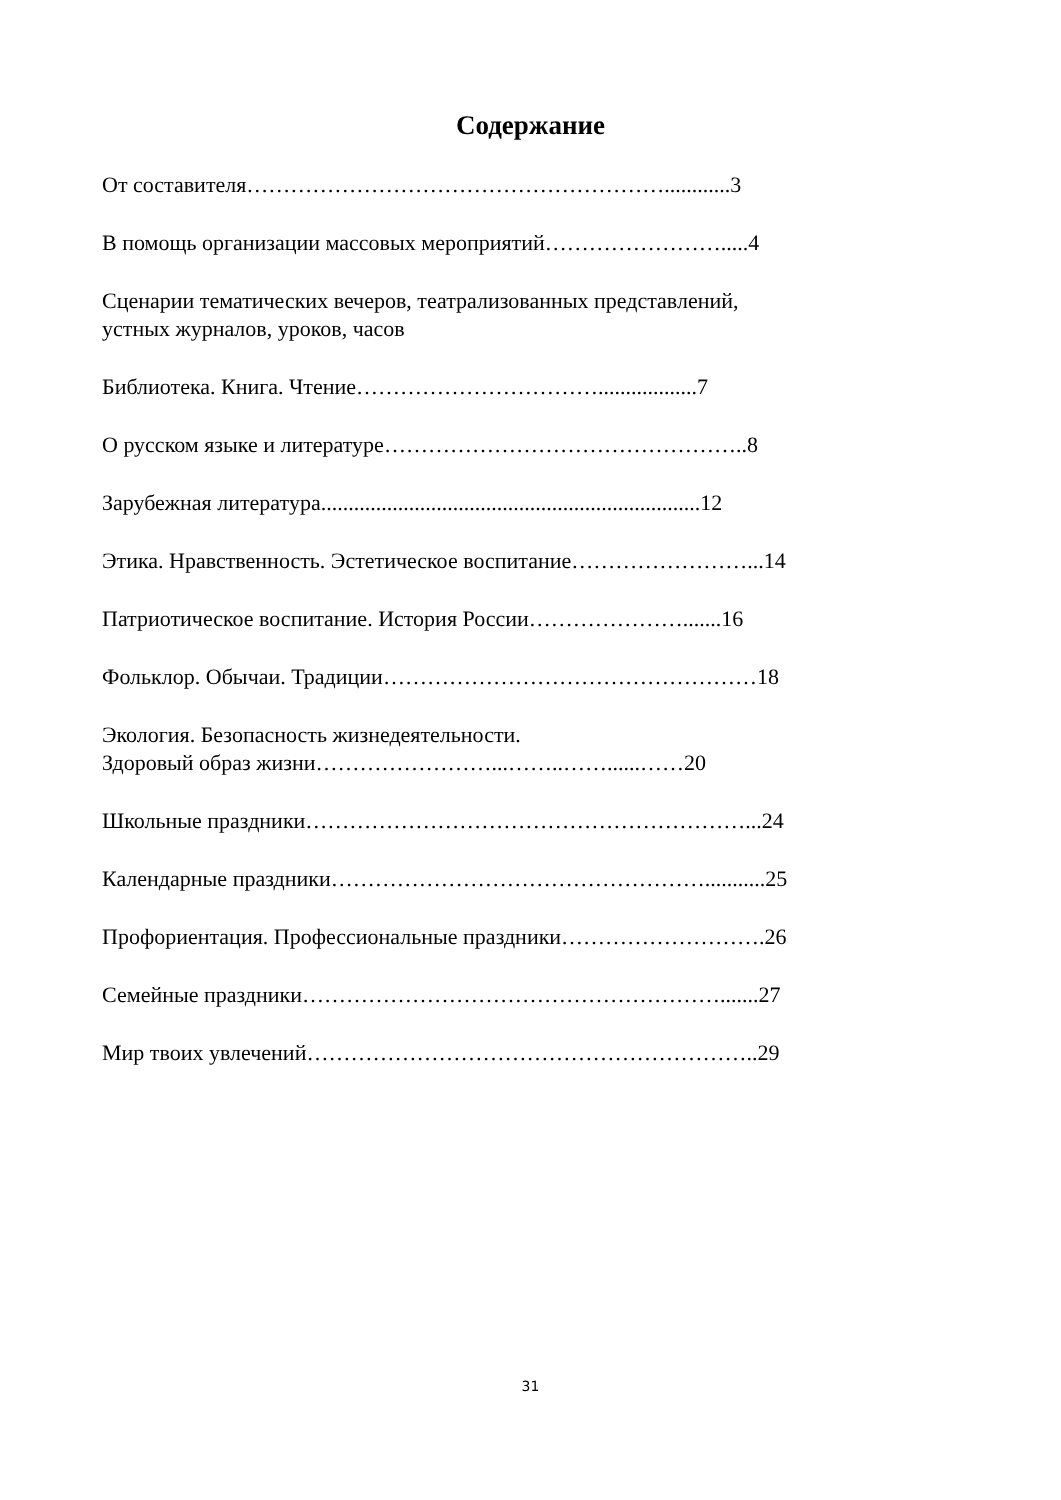Содержание
От составителя…………………………………………………............3
В помощь организации массовых мероприятий…………………….....4
Сценарии тематических вечеров, театрализованных представлений,
устных журналов, уроков, часов
Библиотека. Книга. Чтение……………………………..................7
О русском языке и литературе…………………………………………..8
Зарубежная литература.....................................................................12
Этика. Нравственность. Эстетическое воспитание……………………...14
Патриотическое воспитание. История России………………….......16
Фольклор. Обычаи. Традиции……………………………………………18
Экология. Безопасность жизнедеятельности.
Здоровый образ жизни……………………...……..……......……20
Школьные праздники……………………………………………………...24
Календарные праздники……………………………………………...........25
Профориентация. Профессиональные праздники……………………….26
Семейные праздники………………………………………………….......27
Мир твоих увлечений……………………………………………………..29
31